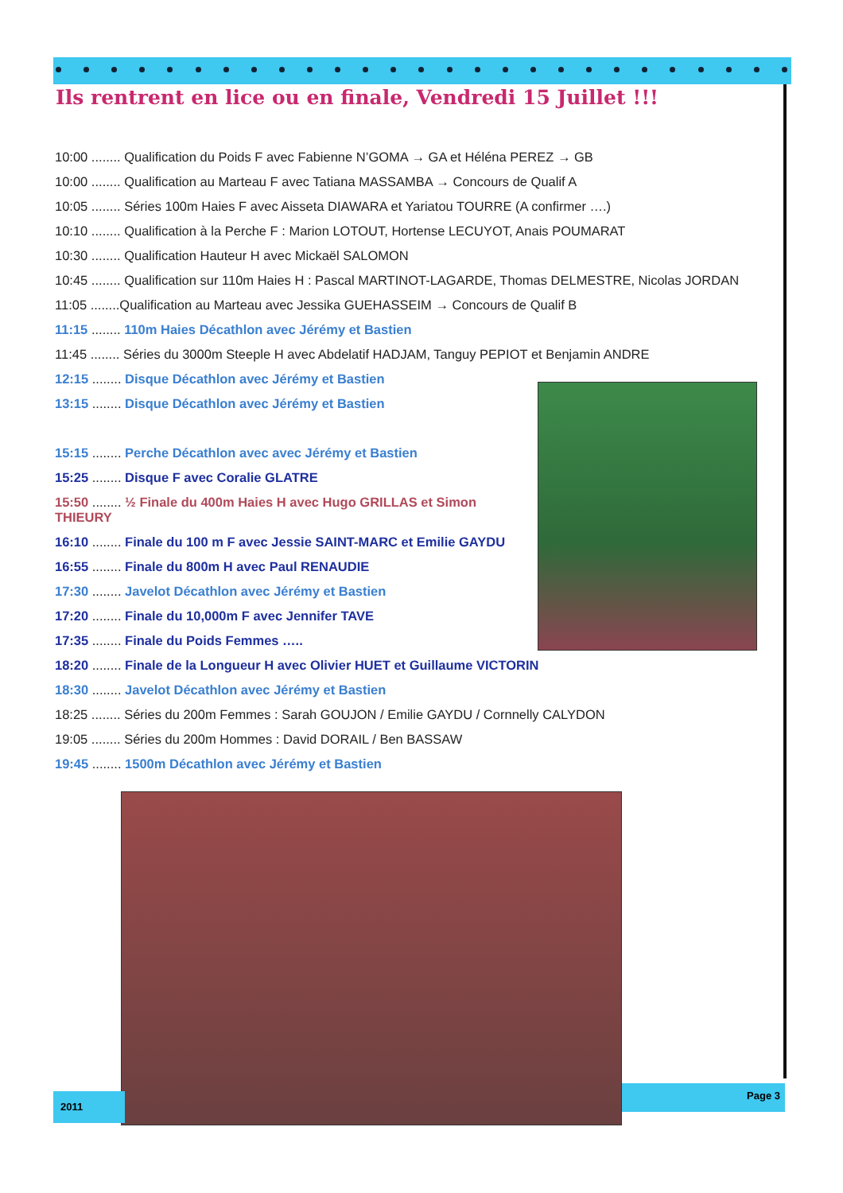Ils rentrent en lice ou en finale, Vendredi 15 Juillet !!!
10:00 ........ Qualification du Poids F avec Fabienne N’GOMA → GA et Héléna PEREZ → GB
10:00 ........ Qualification au Marteau F avec Tatiana MASSAMBA → Concours de Qualif A
10:05 ........ Séries 100m Haies F avec Aisseta DIAWARA et Yariatou TOURRE (A confirmer ….)
10:10 ........ Qualification à la Perche F : Marion LOTOUT, Hortense LECUYOT, Anais POUMARAT
10:30 ........ Qualification Hauteur H avec Mickaël SALOMON
10:45 ........ Qualification sur 110m Haies H : Pascal MARTINOT-LAGARDE, Thomas DELMESTRE, Nicolas JORDAN
11:05 ........Qualification au Marteau avec Jessika GUEHASSEIM → Concours de Qualif B
11:15 ........ 110m Haies Décathlon avec Jérémy et Bastien
11:45 ........ Séries du 3000m Steeple H avec Abdelatif HADJAM, Tanguy PEPIOT et Benjamin ANDRE
12:15 ........ Disque Décathlon avec Jérémy et Bastien
13:15 ........ Disque Décathlon avec Jérémy et Bastien
15:15 ........ Perche Décathlon avec avec Jérémy et Bastien
15:25 ........ Disque F avec Coralie GLATRE
15:50 ........ ½ Finale du 400m Haies H avec Hugo GRILLAS et Simon THIEURY
16:10 ........ Finale du 100 m F avec Jessie SAINT-MARC et Emilie GAYDU
16:55 ........ Finale du 800m H avec Paul RENAUDIE
17:30 ........ Javelot Décathlon avec Jérémy et Bastien
17:20 ........ Finale du 10,000m F avec Jennifer TAVE
17:35 ........ Finale du Poids Femmes …..
18:20 ........ Finale de la Longueur H avec Olivier HUET et Guillaume VICTORIN
18:30 ........ Javelot Décathlon avec Jérémy et Bastien
18:25 ........ Séries du 200m Femmes : Sarah GOUJON / Emilie GAYDU / Cornnelly CALYDON
19:05 ........ Séries du 200m Hommes : David DORAIL / Ben BASSAW
19:45 ........ 1500m Décathlon avec Jérémy et Bastien
2011
Page 3